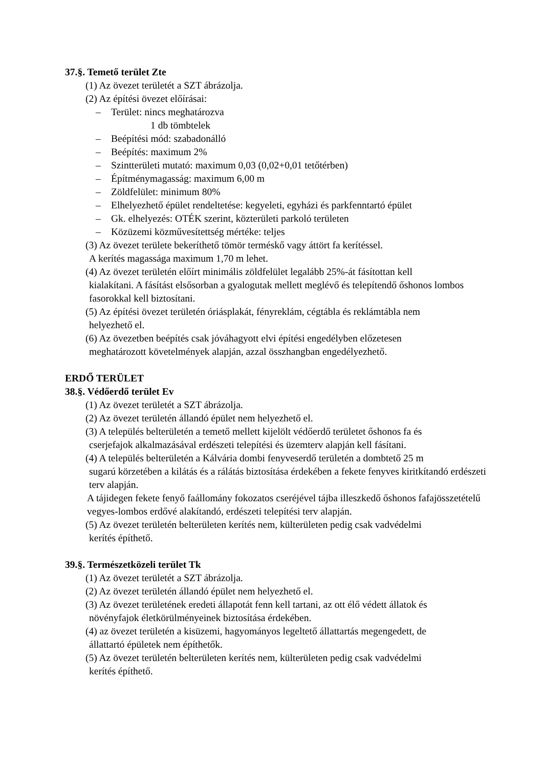37.§. Temető terület Zte
(1) Az övezet területét a SZT ábrázolja.
(2) Az építési övezet előírásai:
– Terület: nincs meghatározva
1 db tömbtelek
– Beépítési mód: szabadonálló
– Beépítés: maximum 2%
– Szintterületi mutató: maximum 0,03 (0,02+0,01 tetőtérben)
– Építménymagasság: maximum 6,00 m
– Zöldfelület: minimum 80%
– Elhelyezhető épület rendeltetése: kegyeleti, egyházi és parkfenntartó épület
– Gk. elhelyezés: OTÉK szerint, közterületi parkoló területen
– Közüzemi közművesítettség mértéke: teljes
(3) Az övezet területe bekeríthető tömör terméskő vagy áttört fa kerítéssel.
A kerítés magassága maximum 1,70 m lehet.
(4) Az övezet területén előírt minimális zöldfelület legalább 25%-át fásítottan kell
kialakítani. A fásítást elsősorban a gyalogutak mellett meglévő és telepítendő őshonos lombos fasorokkal kell biztosítani.
(5) Az építési övezet területén óriásplakát, fényreklám, cégtábla és reklámtábla nem
helyezhető el.
(6) Az övezetben beépítés csak jóváhagyott elvi építési engedélyben előzetesen
meghatározott követelmények alapján, azzal összhangban engedélyezhető.
ERDŐ TERÜLET
38.§. Védőerdő terület Ev
(1) Az övezet területét a SZT ábrázolja.
(2) Az övezet területén állandó épület nem helyezhető el.
(3) A település belterületén a temető mellett kijelölt védőerdő területet őshonos fa és
cserjefajok alkalmazásával erdészeti telepítési és üzemterv alapján kell fásítani.
(4) A település belterületén a Kálvária dombi fenyveserdő területén a dombtető 25 m
sugarú körzetében a kilátás és a rálátás biztosítása érdekében a fekete fenyves kiritkítandó erdészeti terv alapján.
A tájidegen fekete fenyő faállomány fokozatos cseréjével tájba illeszkedő őshonos fafajösszetételű vegyes-lombos erdővé alakítandó, erdészeti telepítési terv alapján.
(5) Az övezet területén belterületen kerítés nem, külterületen pedig csak vadvédelmi
kerítés építhető.
39.§. Természetközeli terület Tk
(1) Az övezet területét a SZT ábrázolja.
(2) Az övezet területén állandó épület nem helyezhető el.
(3) Az övezet területének eredeti állapotát fenn kell tartani, az ott élő védett állatok és
növényfajok életkörülményeinek biztosítása érdekében.
(4) az övezet területén a kisüzemi, hagyományos legeltető állattartás megengedett, de
állattartó épületek nem építhetők.
(5) Az övezet területén belterületen kerítés nem, külterületen pedig csak vadvédelmi
kerítés építhető.